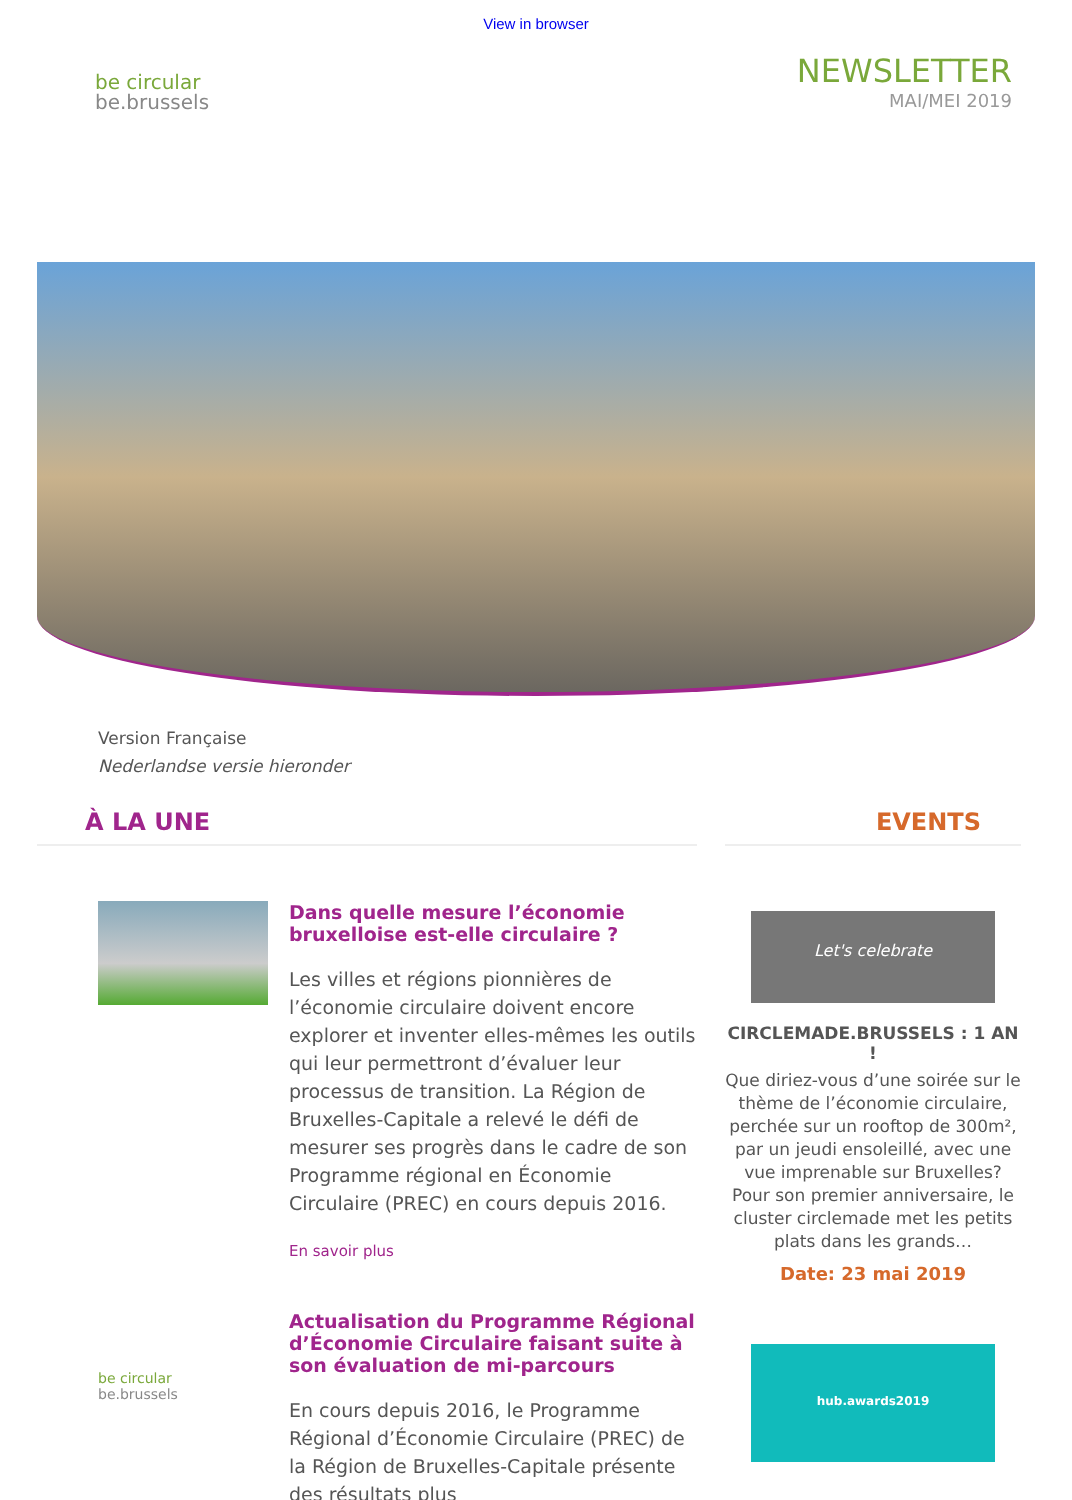View in browser
be circular
be.brussels
NEWSLETTER
MAI/MEI 2019
Version Française
Nederlandse versie hieronder
À LA UNE
Dans quelle mesure l’économie bruxelloise est-elle circulaire ?
Les villes et régions pionnières de l’économie circulaire doivent encore explorer et inventer elles-mêmes les outils qui leur permettront d’évaluer leur processus de transition. La Région de Bruxelles-Capitale a relevé le défi de mesurer ses progrès dans le cadre de son Programme régional en Économie Circulaire (PREC) en cours depuis 2016.
En savoir plus
be circular
be.brussels
Actualisation du Programme Régional d’Économie Circulaire faisant suite à son évaluation de mi-parcours
En cours depuis 2016, le Programme Régional d’Économie Circulaire (PREC) de la Région de Bruxelles-Capitale présente des résultats plus
EVENTS
Let's celebrate
CIRCLEMADE.BRUSSELS : 1 AN !
Que diriez-vous d’une soirée sur le thème de l’économie circulaire, perchée sur un rooftop de 300m², par un jeudi ensoleillé, avec une vue imprenable sur Bruxelles? Pour son premier anniversaire, le cluster circlemade met les petits plats dans les grands…
Date: 23 mai 2019
hub.awards2019